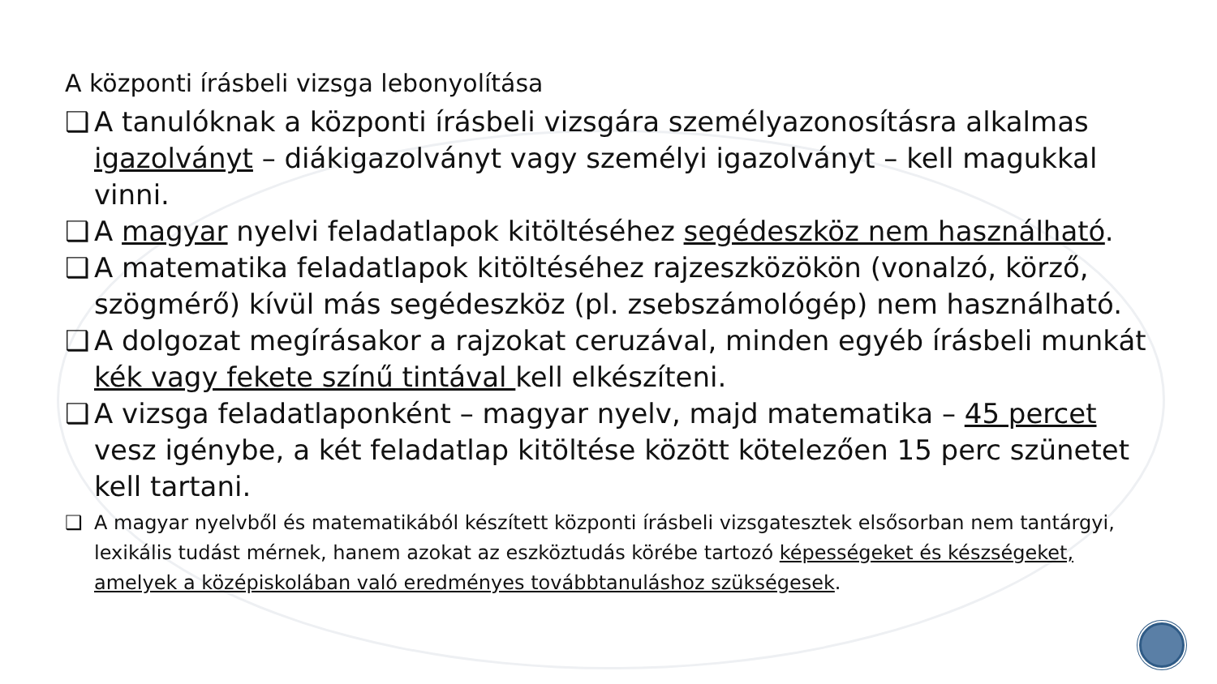A központi írásbeli vizsga lebonyolítása
❑ A tanulóknak a központi írásbeli vizsgára személyazonosításra alkalmas igazolványt – diákigazolványt vagy személyi igazolványt – kell magukkal vinni.
❑ A magyar nyelvi feladatlapok kitöltéséhez segédeszköz nem használható.
❑ A matematika feladatlapok kitöltéséhez rajzeszközökön (vonalzó, körző, szögmérő) kívül más segédeszköz (pl. zsebszámológép) nem használható.
❑ A dolgozat megírásakor a rajzokat ceruzával, minden egyéb írásbeli munkát kék vagy fekete színű tintával kell elkészíteni.
❑ A vizsga feladatlaponként – magyar nyelv, majd matematika – 45 percet vesz igénybe, a két feladatlap kitöltése között kötelezően 15 perc szünetet kell tartani.
❑ A magyar nyelvből és matematikából készített központi írásbeli vizsgatesztek elsősorban nem tantárgyi, lexikális tudást mérnek, hanem azokat az eszköztudás körébe tartozó képességeket és készségeket, amelyek a középiskolában való eredményes továbbtanuláshoz szükségesek.